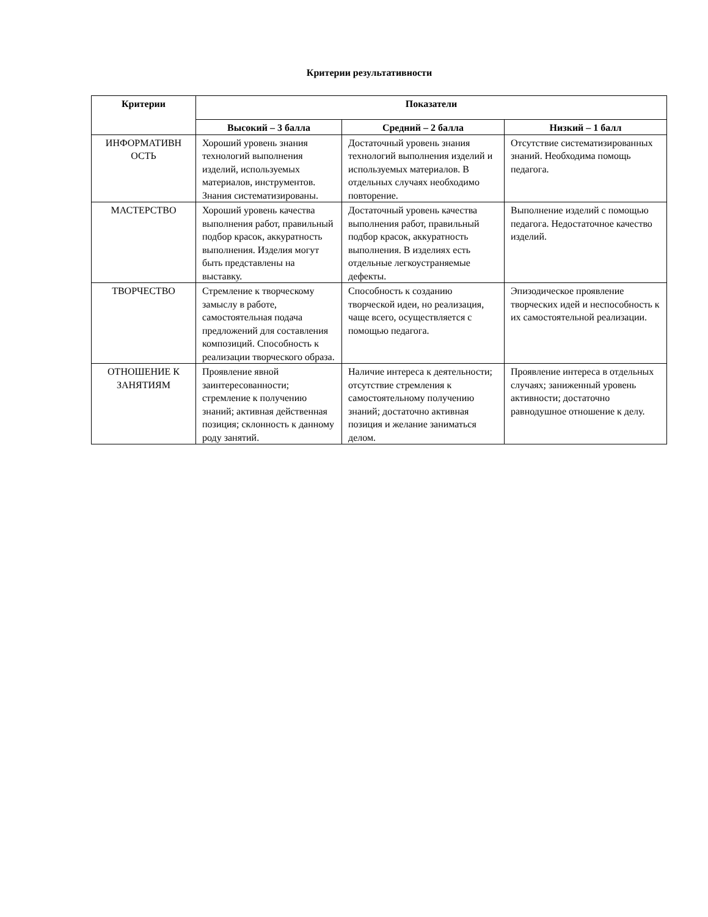Критерии результативности
| Критерии | Показатели | | |
| --- | --- | --- | --- |
| | Высокий – 3 балла | Средний – 2 балла | Низкий – 1 балл |
| ИНФОРМАТИВН ОСТЬ | Хороший уровень знания технологий выполнения изделий, используемых материалов, инструментов. Знания систематизированы. | Достаточный уровень знания технологий выполнения изделий и используемых материалов. В отдельных случаях необходимо повторение. | Отсутствие систематизированных знаний. Необходима помощь педагога. |
| МАСТЕРСТВО | Хороший уровень качества выполнения работ, правильный подбор красок, аккуратность выполнения. Изделия могут быть представлены на выставку. | Достаточный уровень качества выполнения работ, правильный подбор красок, аккуратность выполнения. В изделиях есть отдельные легкоустраняемые дефекты. | Выполнение изделий с помощью педагога. Недостаточное качество изделий. |
| ТВОРЧЕСТВО | Стремление к творческому замыслу в работе, самостоятельная подача предложений для составления композиций. Способность к реализации творческого образа. | Способность к созданию творческой идеи, но реализация, чаще всего, осуществляется с помощью педагога. | Эпизодическое проявление творческих идей и неспособность к их самостоятельной реализации. |
| ОТНОШЕНИЕ К ЗАНЯТИЯМ | Проявление явной заинтересованности; стремление к получению знаний; активная действенная позиция; склонность к данному роду занятий. | Наличие интереса к деятельности; отсутствие стремления к самостоятельному получению знаний; достаточно активная позиция и желание заниматься делом. | Проявление интереса в отдельных случаях; заниженный уровень активности; достаточно равнодушное отношение к делу. |